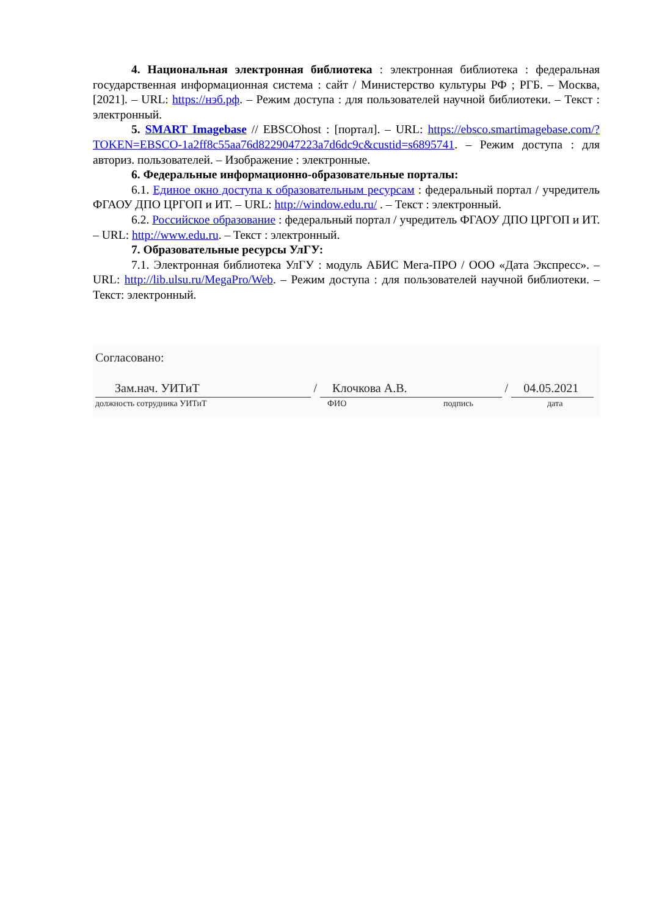4. Национальная электронная библиотека : электронная библиотека : федеральная государственная информационная система : сайт / Министерство культуры РФ ; РГБ. – Москва, [2021]. – URL: https://нэб.рф. – Режим доступа : для пользователей научной библиотеки. – Текст : электронный.
5. SMART Imagebase // EBSCOhost : [портал]. – URL: https://ebsco.smartimagebase.com/?TOKEN=EBSCO-1a2ff8c55aa76d8229047223a7d6dc9c&custid=s6895741. – Режим доступа : для авториз. пользователей. – Изображение : электронные.
6. Федеральные информационно-образовательные порталы:
6.1. Единое окно доступа к образовательным ресурсам : федеральный портал / учредитель ФГАОУ ДПО ЦРГОП и ИТ. – URL: http://window.edu.ru/ . – Текст : электронный.
6.2. Российское образование : федеральный портал / учредитель ФГАОУ ДПО ЦРГОП и ИТ. – URL: http://www.edu.ru. – Текст : электронный.
7. Образовательные ресурсы УлГУ:
7.1. Электронная библиотека УлГУ : модуль АБИС Мега-ПРО / ООО «Дата Экспресс». – URL: http://lib.ulsu.ru/MegaPro/Web. – Режим доступа : для пользователей научной библиотеки. – Текст: электронный.
Согласовано:
Зам.нач. УИТиТ / Клочкова А.В. / 04.05.2021
должность сотрудника УИТиТ ФИО подпись дата